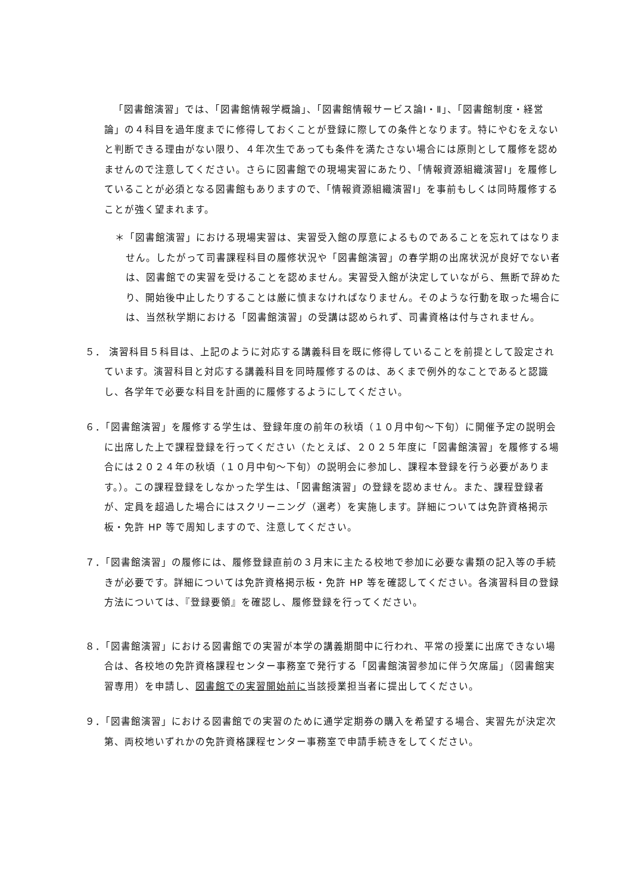「図書館演習」では、「図書館情報学概論」、「図書館情報サービス論Ⅰ・Ⅱ」、「図書館制度・経営論」の４科目を過年度までに修得しておくことが登録に際しての条件となります。特にやむをえないと判断できる理由がない限り、４年次生であっても条件を満たさない場合には原則として履修を認めませんので注意してください。さらに図書館での現場実習にあたり、「情報資源組織演習Ⅰ」を履修していることが必須となる図書館もありますので、「情報資源組織演習Ⅰ」を事前もしくは同時履修することが強く望まれます。
＊「図書館演習」における現場実習は、実習受入館の厚意によるものであることを忘れてはなりません。したがって司書課程科目の履修状況や「図書館演習」の春学期の出席状況が良好でない者は、図書館での実習を受けることを認めません。実習受入館が決定していながら、無断で辞めたり、開始後中止したりすることは厳に慎まなければなりません。そのような行動を取った場合には、当然秋学期における「図書館演習」の受講は認められず、司書資格は付与されません。
５． 演習科目５科目は、上記のように対応する講義科目を既に修得していることを前提として設定されています。演習科目と対応する講義科目を同時履修するのは、あくまで例外的なことであると認識し、各学年で必要な科目を計画的に履修するようにしてください。
６．「図書館演習」を履修する学生は、登録年度の前年の秋頃（１０月中旬～下旬）に開催予定の説明会に出席した上で課程登録を行ってください（たとえば、２０２５年度に「図書館演習」を履修する場合には２０２４年の秋頃（１０月中旬～下旬）の説明会に参加し、課程本登録を行う必要があります。）。この課程登録をしなかった学生は、「図書館演習」の登録を認めません。また、課程登録者が、定員を超過した場合にはスクリーニング（選考）を実施します。詳細については免許資格掲示板・免許 HP 等で周知しますので、注意してください。
７．「図書館演習」の履修には、履修登録直前の３月末に主たる校地で参加に必要な書類の記入等の手続きが必要です。詳細については免許資格掲示板・免許 HP 等を確認してください。各演習科目の登録方法については、『登録要領』を確認し、履修登録を行ってください。
８．「図書館演習」における図書館での実習が本学の講義期間中に行われ、平常の授業に出席できない場合は、各校地の免許資格課程センター事務室で発行する「図書館演習参加に伴う欠席届」（図書館実習専用）を申請し、図書館での実習開始前に当該授業担当者に提出してください。
９．「図書館演習」における図書館での実習のために通学定期券の購入を希望する場合、実習先が決定次第、両校地いずれかの免許資格課程センター事務室で申請手続きをしてください。